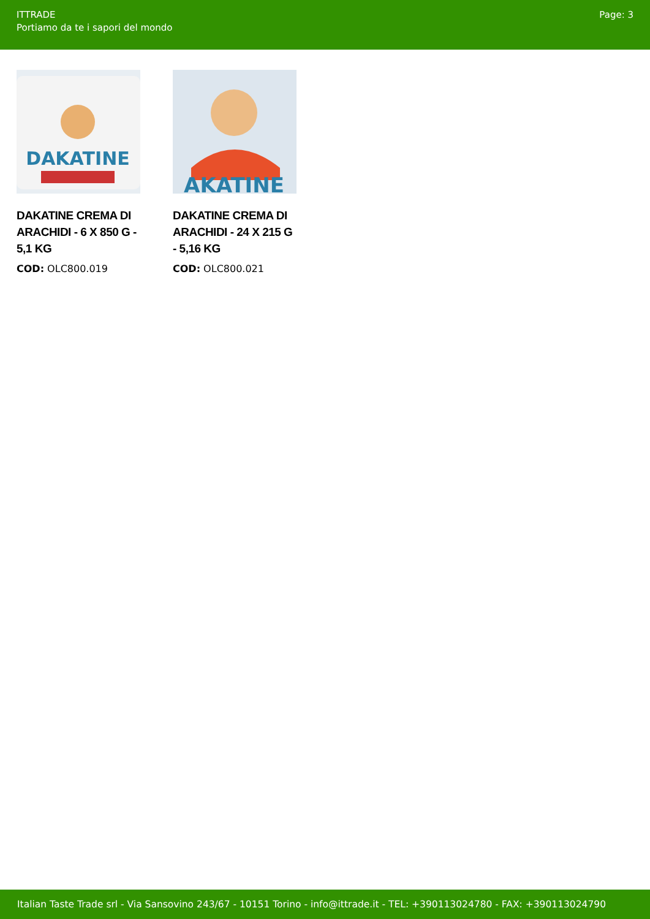ITTRADE
Portiamo da te i sapori del mondo
Page: 3
DAKATINE
DAKATINE CREMA DI ARACHIDI - 6 X 850 G - 5,1 KG
COD: OLC800.019
AKATINE
DAKATINE CREMA DI ARACHIDI - 24 X 215 G - 5,16 KG
COD: OLC800.021
Italian Taste Trade srl - Via Sansovino 243/67 - 10151 Torino - info@ittrade.it - TEL: +390113024780 - FAX: +390113024790